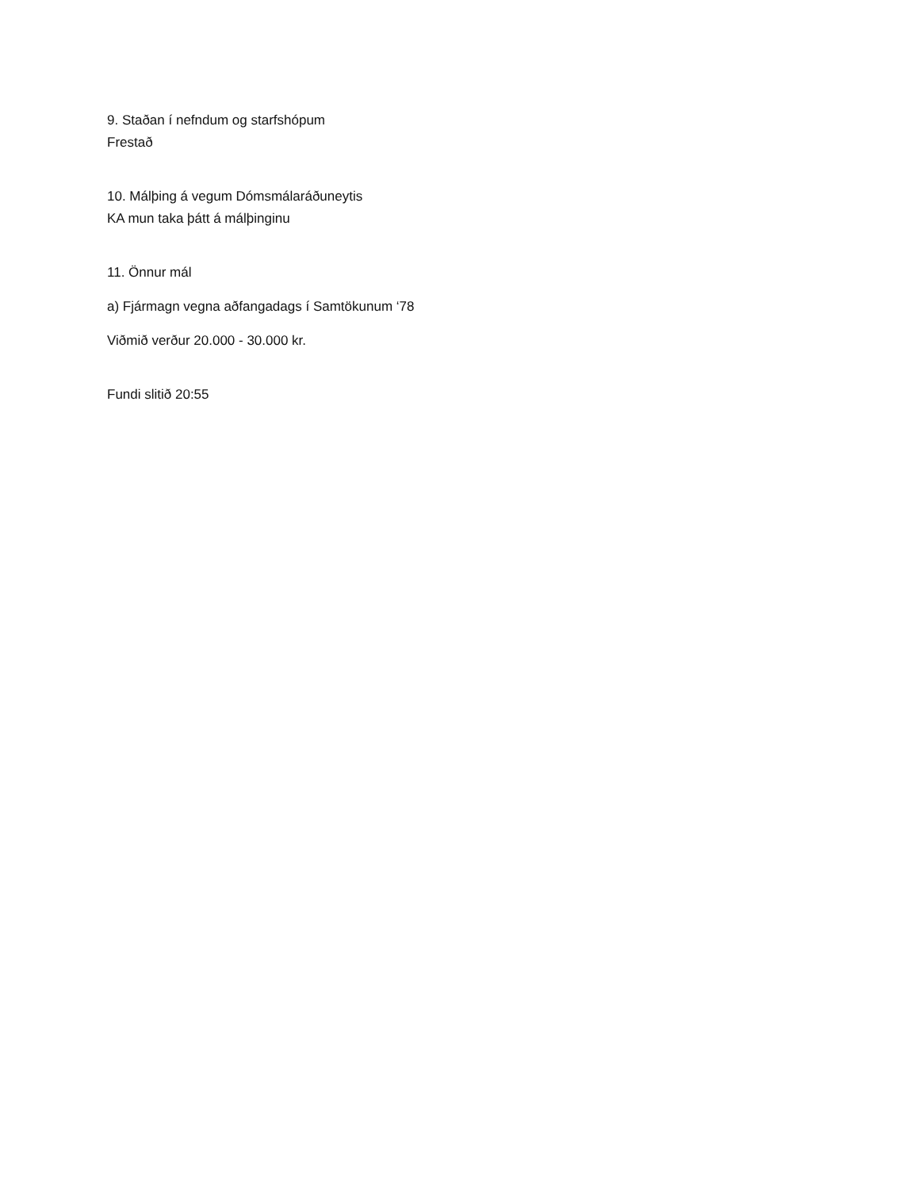9. Staðan í nefndum og starfshópum
Frestað
10. Málþing á vegum Dómsmálaráðuneytis
KA mun taka þátt á málþinginu
11. Önnur mál
a) Fjármagn vegna aðfangadags í Samtökunum ‘78
Viðmið verður 20.000 - 30.000 kr.
Fundi slitið 20:55